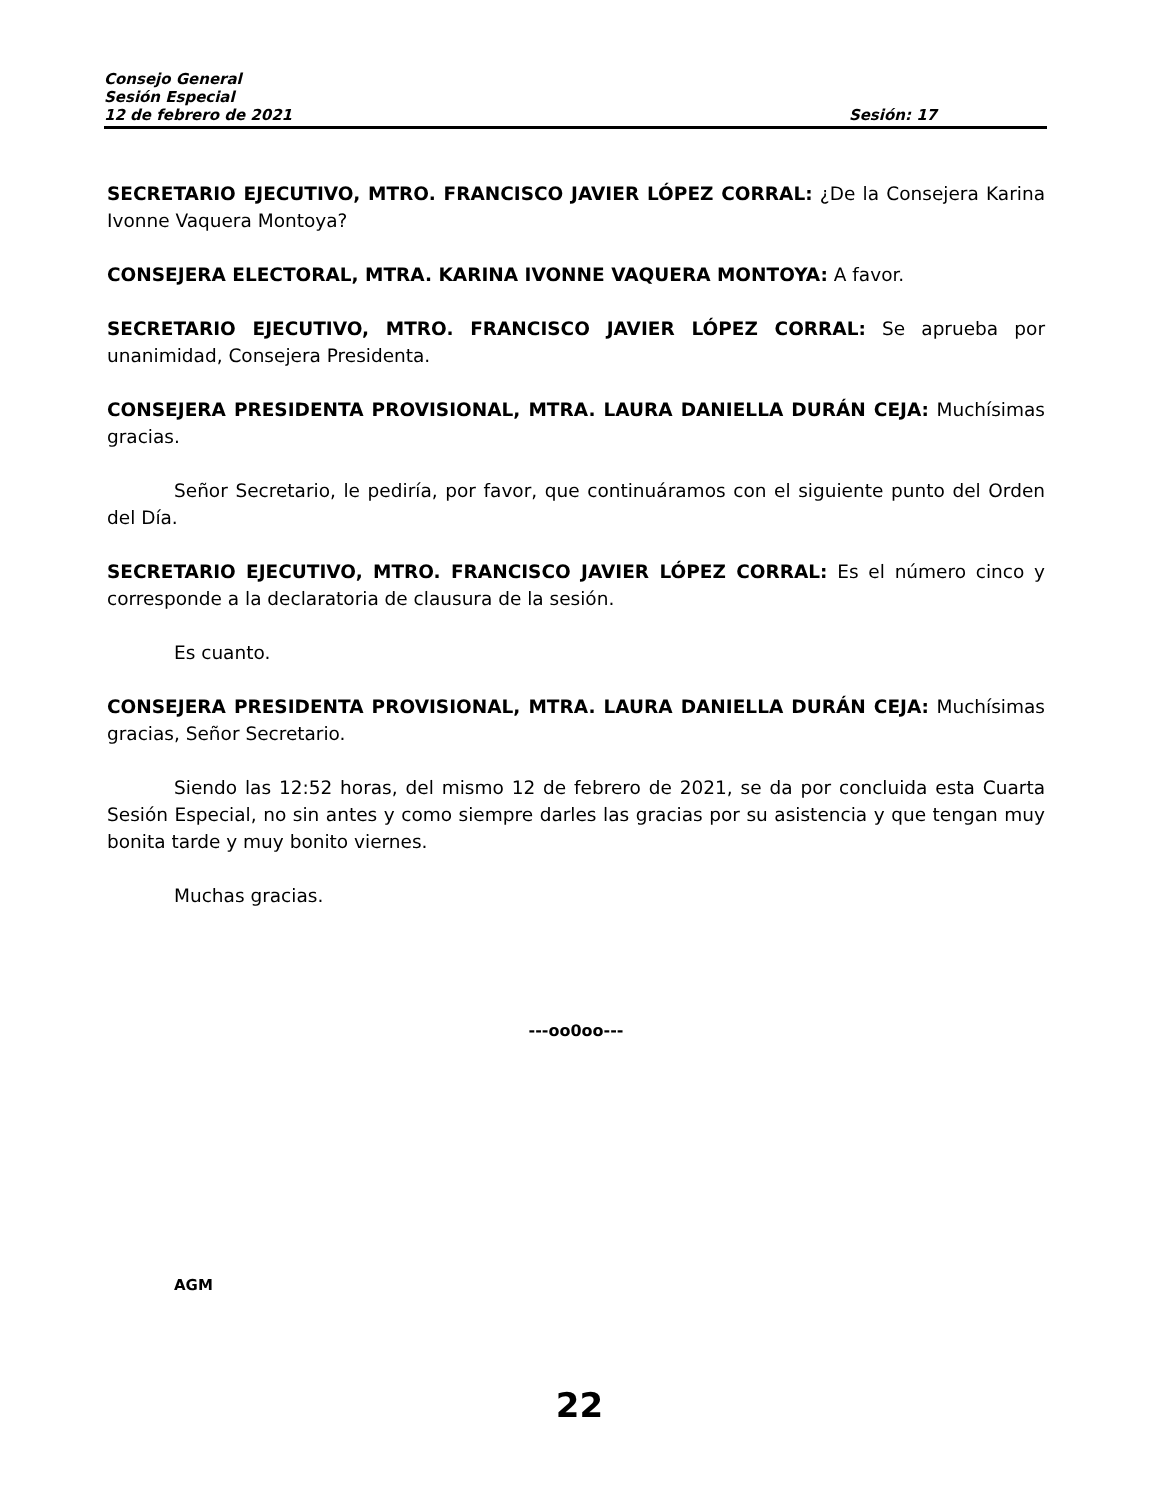Consejo General
Sesión Especial
12 de febrero de 2021 Sesión: 17
SECRETARIO EJECUTIVO, MTRO. FRANCISCO JAVIER LÓPEZ CORRAL: ¿De la Consejera Karina Ivonne Vaquera Montoya?
CONSEJERA ELECTORAL, MTRA. KARINA IVONNE VAQUERA MONTOYA: A favor.
SECRETARIO EJECUTIVO, MTRO. FRANCISCO JAVIER LÓPEZ CORRAL: Se aprueba por unanimidad, Consejera Presidenta.
CONSEJERA PRESIDENTA PROVISIONAL, MTRA. LAURA DANIELLA DURÁN CEJA: Muchísimas gracias.
Señor Secretario, le pediría, por favor, que continuáramos con el siguiente punto del Orden del Día.
SECRETARIO EJECUTIVO, MTRO. FRANCISCO JAVIER LÓPEZ CORRAL: Es el número cinco y corresponde a la declaratoria de clausura de la sesión.
Es cuanto.
CONSEJERA PRESIDENTA PROVISIONAL, MTRA. LAURA DANIELLA DURÁN CEJA: Muchísimas gracias, Señor Secretario.
Siendo las 12:52 horas, del mismo 12 de febrero de 2021, se da por concluida esta Cuarta Sesión Especial, no sin antes y como siempre darles las gracias por su asistencia y que tengan muy bonita tarde y muy bonito viernes.
Muchas gracias.
---oo0oo---
AGM
22